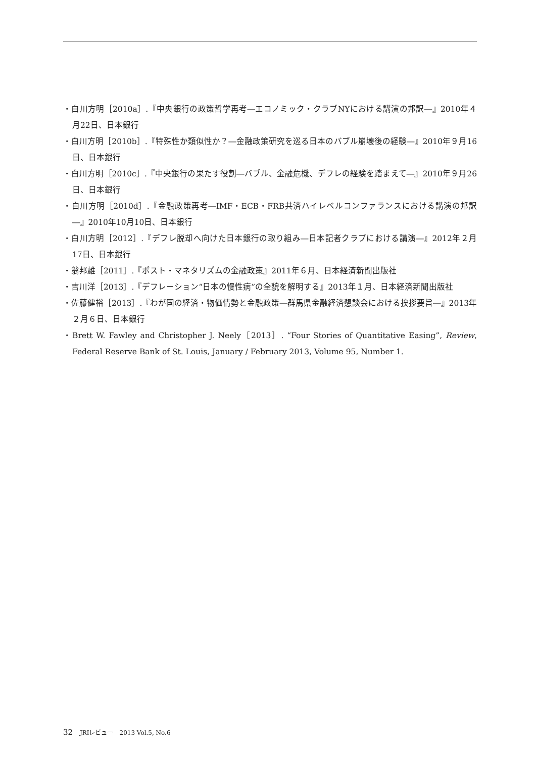・白川方明［2010a］.『中央銀行の政策哲学再考―エコノミック・クラブNYにおける講演の邦訳―』2010年４月22日、日本銀行
・白川方明［2010b］.『特殊性か類似性か？―金融政策研究を巡る日本のバブル崩壊後の経験―』2010年９月16日、日本銀行
・白川方明［2010c］.『中央銀行の果たす役割―バブル、金融危機、デフレの経験を踏まえて―』2010年９月26日、日本銀行
・白川方明［2010d］.『金融政策再考―IMF・ECB・FRB共済ハイレベルコンファランスにおける講演の邦訳―』2010年10月10日、日本銀行
・白川方明［2012］.『デフレ脱却へ向けた日本銀行の取り組み―日本記者クラブにおける講演―』2012年２月17日、日本銀行
・翁邦雄［2011］.『ポスト・マネタリズムの金融政策』2011年６月、日本経済新聞出版社
・吉川洋［2013］.『デフレーション“日本の慢性病”の全貌を解明する』2013年１月、日本経済新聞出版社
・佐藤健裕［2013］.『わが国の経済・物価情勢と金融政策―群馬県金融経済懇談会における挨拶要旨―』2013年２月６日、日本銀行
・Brett W. Fawley and Christopher J. Neely［2013］. “Four Stories of Quantitative Easing”, Review, Federal Reserve Bank of St. Louis, January / February 2013, Volume 95, Number 1.
32 JRIレビュー　2013 Vol.5, No.6